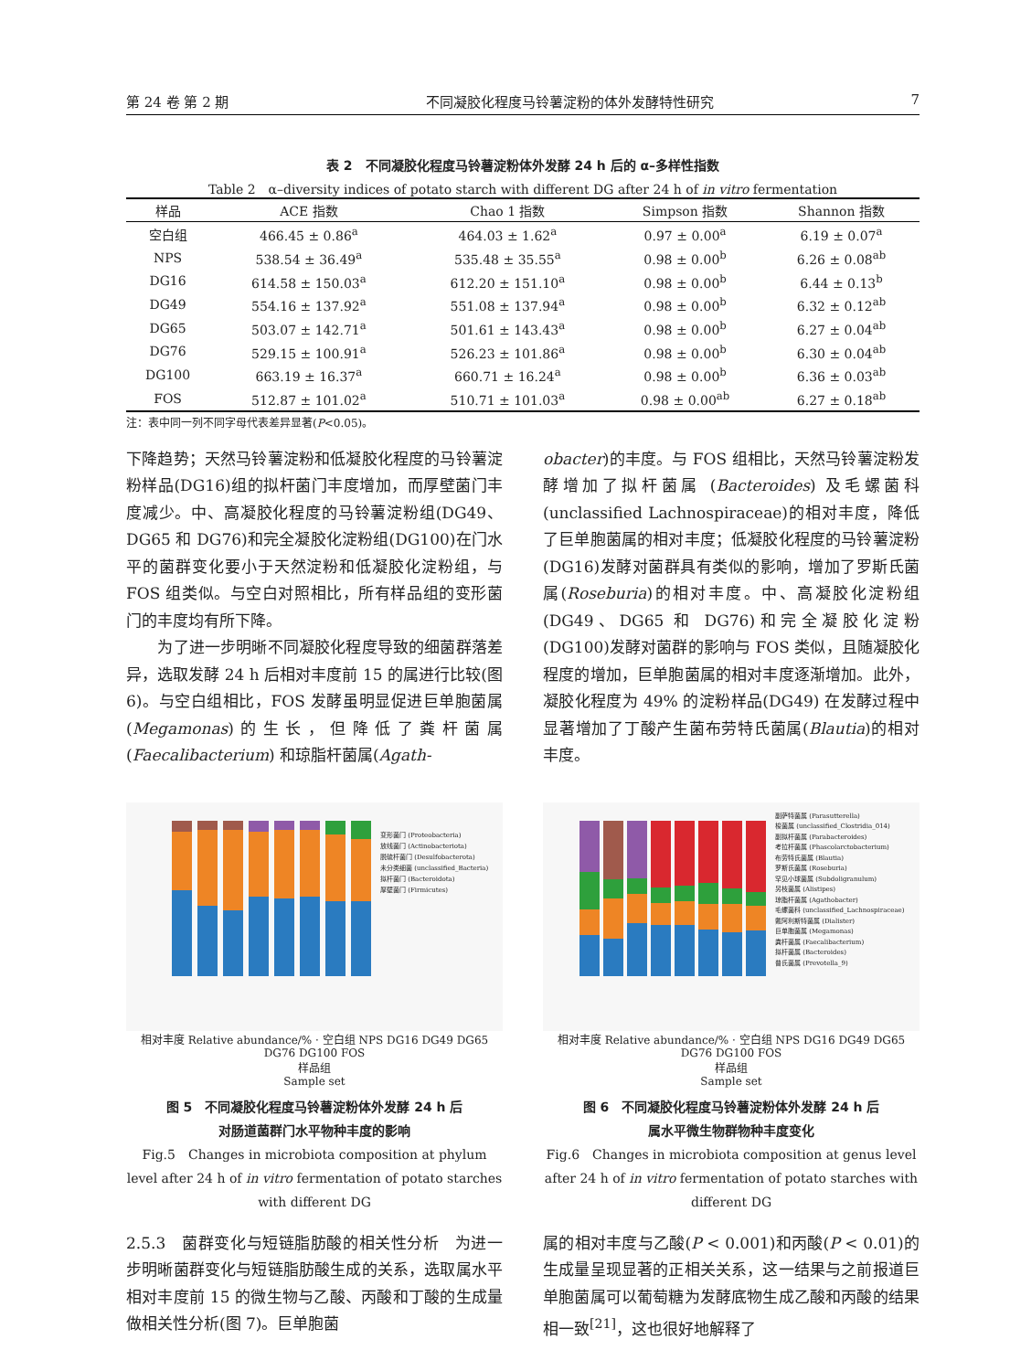第 24 卷 第 2 期 不同凝胶化程度马铃薯淀粉的体外发酵特性研究 7
表 2　不同凝胶化程度马铃薯淀粉体外发酵 24 h 后的 α–多样性指数
Table 2　α–diversity indices of potato starch with different DG after 24 h of in vitro fermentation
| 样品 | ACE 指数 | Chao 1 指数 | Simpson 指数 | Shannon 指数 |
| --- | --- | --- | --- | --- |
| 空白组 | 466.45 ± 0.86<sup>a</sup> | 464.03 ± 1.62<sup>a</sup> | 0.97 ± 0.00<sup>a</sup> | 6.19 ± 0.07<sup>a</sup> |
| NPS | 538.54 ± 36.49<sup>a</sup> | 535.48 ± 35.55<sup>a</sup> | 0.98 ± 0.00<sup>b</sup> | 6.26 ± 0.08<sup>ab</sup> |
| DG16 | 614.58 ± 150.03<sup>a</sup> | 612.20 ± 151.10<sup>a</sup> | 0.98 ± 0.00<sup>b</sup> | 6.44 ± 0.13<sup>b</sup> |
| DG49 | 554.16 ± 137.92<sup>a</sup> | 551.08 ± 137.94<sup>a</sup> | 0.98 ± 0.00<sup>b</sup> | 6.32 ± 0.12<sup>ab</sup> |
| DG65 | 503.07 ± 142.71<sup>a</sup> | 501.61 ± 143.43<sup>a</sup> | 0.98 ± 0.00<sup>b</sup> | 6.27 ± 0.04<sup>ab</sup> |
| DG76 | 529.15 ± 100.91<sup>a</sup> | 526.23 ± 101.86<sup>a</sup> | 0.98 ± 0.00<sup>b</sup> | 6.30 ± 0.04<sup>ab</sup> |
| DG100 | 663.19 ± 16.37<sup>a</sup> | 660.71 ± 16.24<sup>a</sup> | 0.98 ± 0.00<sup>b</sup> | 6.36 ± 0.03<sup>ab</sup> |
| FOS | 512.87 ± 101.02<sup>a</sup> | 510.71 ± 101.03<sup>a</sup> | 0.98 ± 0.00<sup>ab</sup> | 6.27 ± 0.18<sup>ab</sup> |
注：表中同一列不同字母代表差异显著(P<0.05)。
下降趋势；天然马铃薯淀粉和低凝胶化程度的马铃薯淀粉样品(DG16)组的拟杆菌门丰度增加，而厚壁菌门丰度减少。中、高凝胶化程度的马铃薯淀粉组(DG49、DG65 和 DG76)和完全凝胶化淀粉组(DG100)在门水平的菌群变化要小于天然淀粉和低凝胶化淀粉组，与 FOS 组类似。与空白对照相比，所有样品组的变形菌门的丰度均有所下降。
　　为了进一步明晰不同凝胶化程度导致的细菌群落差异，选取发酵 24 h 后相对丰度前 15 的属进行比较(图 6)。与空白组相比，FOS 发酵虽明显促进巨单胞菌属(Megamonas)的生长，但降低了粪杆菌属 (Faecalibacterium) 和琼脂杆菌属(Agath-
obacter)的丰度。与 FOS 组相比，天然马铃薯淀粉发酵增加了拟杆菌属 (Bacteroides) 及毛螺菌科(unclassified Lachnospiraceae)的相对丰度，降低了巨单胞菌属的相对丰度；低凝胶化程度的马铃薯淀粉(DG16)发酵对菌群具有类似的影响，增加了罗斯氏菌属(Roseburia)的相对丰度。中、高凝胶化淀粉组(DG49、DG65 和 DG76)和完全凝胶化淀粉(DG100)发酵对菌群的影响与 FOS 类似，且随凝胶化程度的增加，巨单胞菌属的相对丰度逐渐增加。此外，凝胶化程度为 49% 的淀粉样品(DG49) 在发酵过程中显著增加了丁酸产生菌布劳特氏菌属(Blautia)的相对丰度。
变形菌门 (Proteobacteria)
放线菌门 (Actinobacteriota)
脱硫杆菌门 (Desulfobacterota)
未分类细菌 (unclassified_Bacteria)
拟杆菌门 (Bacteroidota)
厚壁菌门 (Firmicutes)
相对丰度 Relative abundance/% · 空白组 NPS DG16 DG49 DG65 DG76 DG100 FOS
样品组
Sample set
图 5　不同凝胶化程度马铃薯淀粉体外发酵 24 h 后
对肠道菌群门水平物种丰度的影响
Fig.5　Changes in microbiota composition at phylum level after 24 h of in vitro fermentation of potato starches with different DG
副萨特菌属 (Parasutterella)
梭菌属 (unclassified_Clostridia_014)
副拟杆菌属 (Parabacteroides)
考拉杆菌属 (Phascolarctobacterium)
布劳特氏菌属 (Blautia)
罗斯氏菌属 (Roseburia)
罕见小球菌属 (Subdoligranulum)
另枝菌属 (Alistipes)
琼脂杆菌属 (Agathobacter)
毛螺菌科 (unclassified_Lachnospiraceae)
戴阿利斯特菌属 (Dialister)
巨单胞菌属 (Megamonas)
粪杆菌属 (Faecalibacterium)
拟杆菌属 (Bacteroides)
普氏菌属 (Prevotella_9)
相对丰度 Relative abundance/% · 空白组 NPS DG16 DG49 DG65 DG76 DG100 FOS
样品组
Sample set
图 6　不同凝胶化程度马铃薯淀粉体外发酵 24 h 后
属水平微生物群物种丰度变化
Fig.6　Changes in microbiota composition at genus level after 24 h of in vitro fermentation of potato starches with different DG
2.5.3　菌群变化与短链脂肪酸的相关性分析　为进一步明晰菌群变化与短链脂肪酸生成的关系，选取属水平相对丰度前 15 的微生物与乙酸、丙酸和丁酸的生成量做相关性分析(图 7)。巨单胞菌
属的相对丰度与乙酸(P < 0.001)和丙酸(P < 0.01)的生成量呈现显著的正相关关系，这一结果与之前报道巨单胞菌属可以葡萄糖为发酵底物生成乙酸和丙酸的结果相一致<sup>[21]</sup>，这也很好地解释了